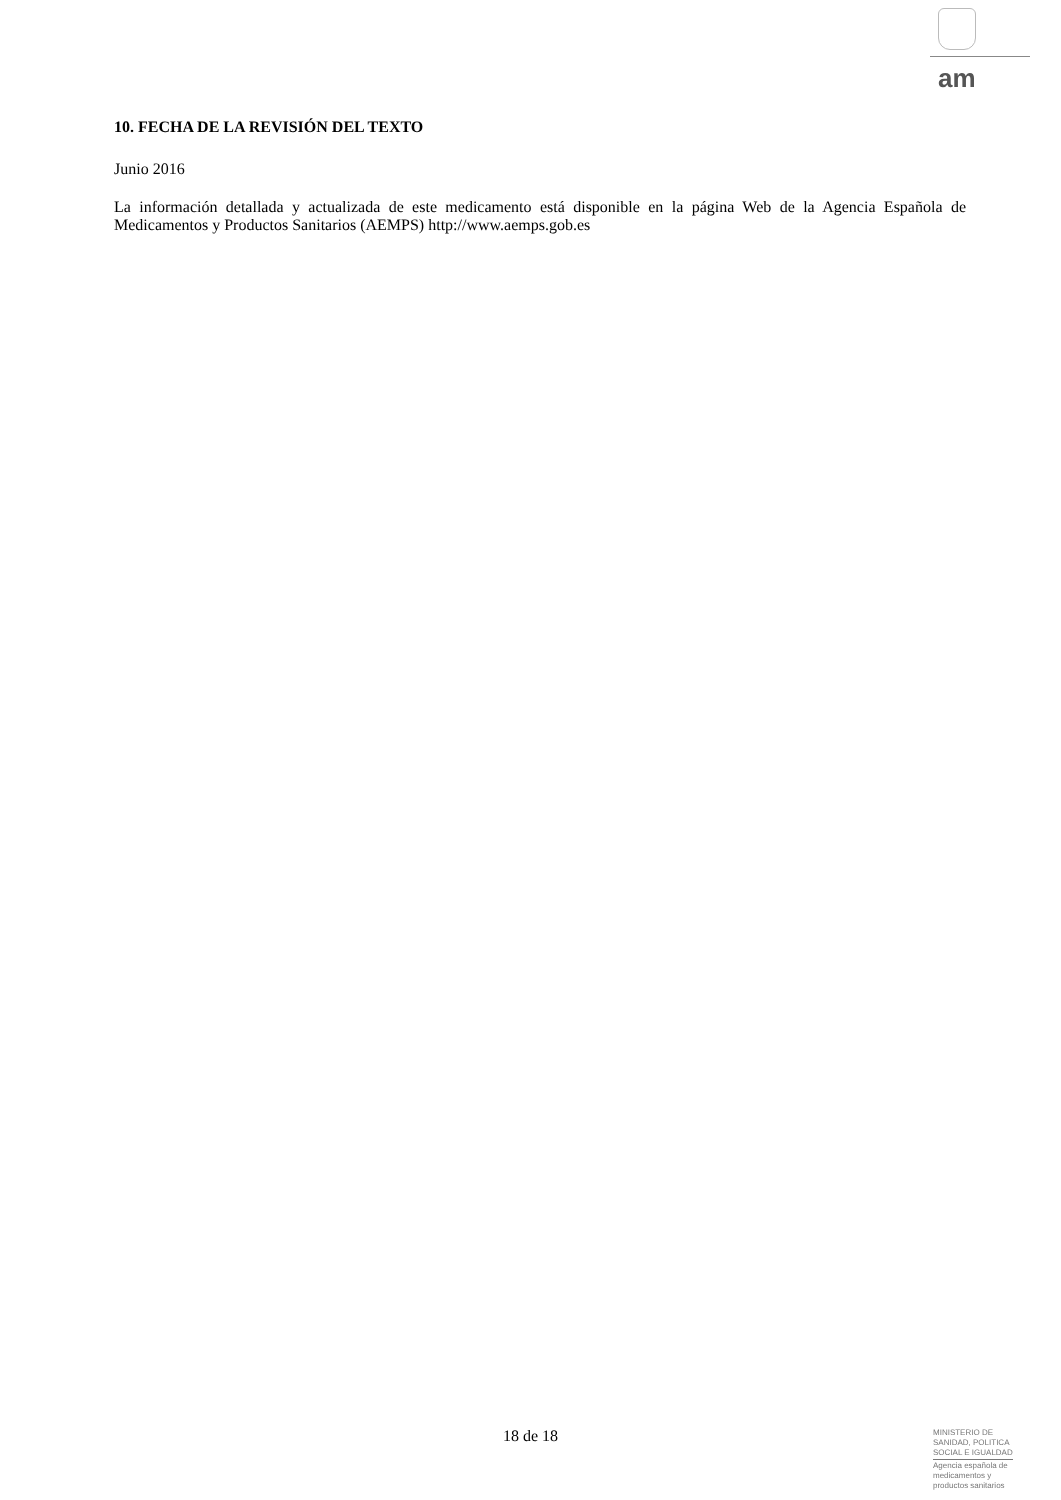am
10. FECHA DE LA REVISIÓN DEL TEXTO
Junio 2016
La información detallada y actualizada de este medicamento está disponible en la página Web de la Agencia Española de Medicamentos y Productos Sanitarios (AEMPS) http://www.aemps.gob.es
18 de 18
MINISTERIO DE
SANIDAD, POLITICA
SOCIAL E IGUALDAD
Agencia española de
medicamentos y
productos sanitarios